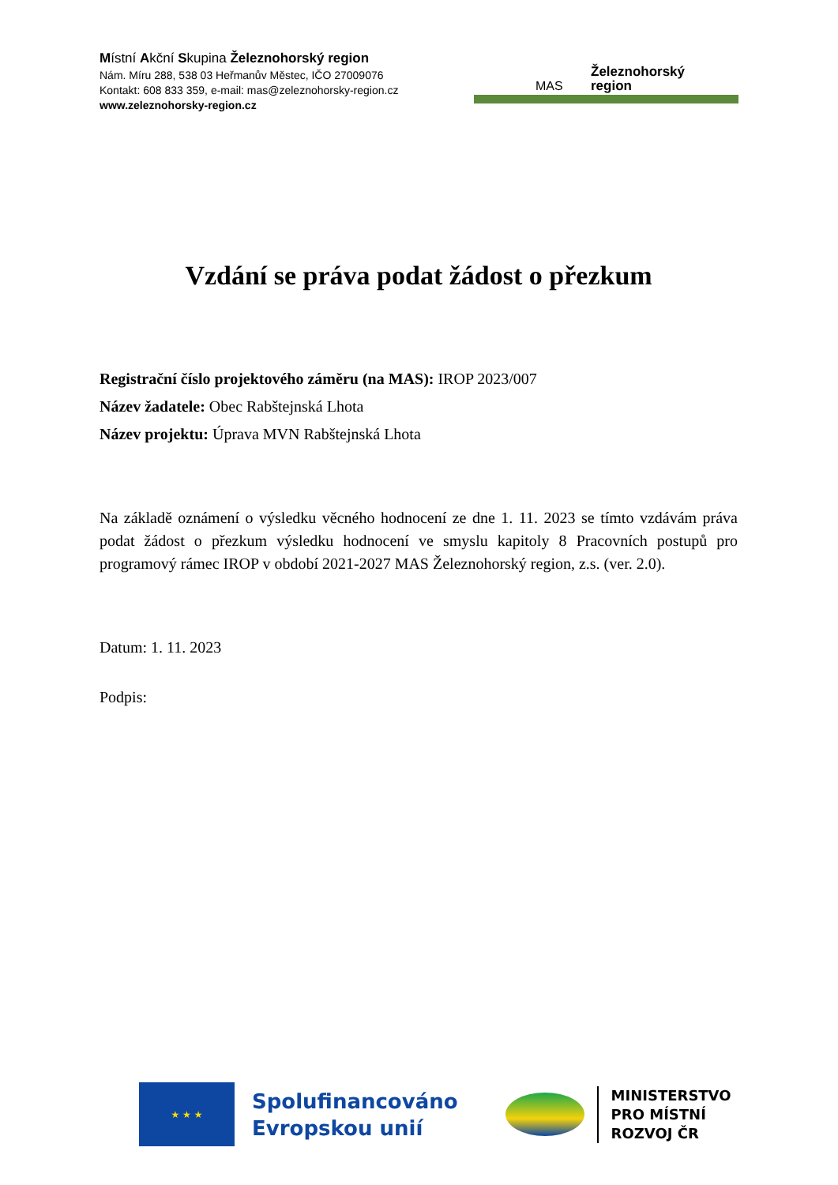Místní Akční Skupina Železnohorský region
Nám. Míru 288, 538 03 Heřmanův Městec, IČO 27009076
Kontakt: 608 833 359, e-mail: mas@zeleznohorsky-region.cz
www.zeleznohorsky-region.cz
MAS
Železnohorský
region
Vzdání se práva podat žádost o přezkum
Registrační číslo projektového záměru (na MAS): IROP 2023/007
Název žadatele: Obec Rabštejnská Lhota
Název projektu: Úprava MVN Rabštejnská Lhota
Na základě oznámení o výsledku věcného hodnocení ze dne 1. 11. 2023 se tímto vzdávám práva podat žádost o přezkum výsledku hodnocení ve smyslu kapitoly 8 Pracovních postupů pro programový rámec IROP v období 2021-2027 MAS Železnohorský region, z.s. (ver. 2.0).
Datum: 1. 11. 2023
Podpis:
★ ★ ★
Spolufinancováno
Evropskou unií
MINISTERSTVO
PRO MÍSTNÍ
ROZVOJ ČR